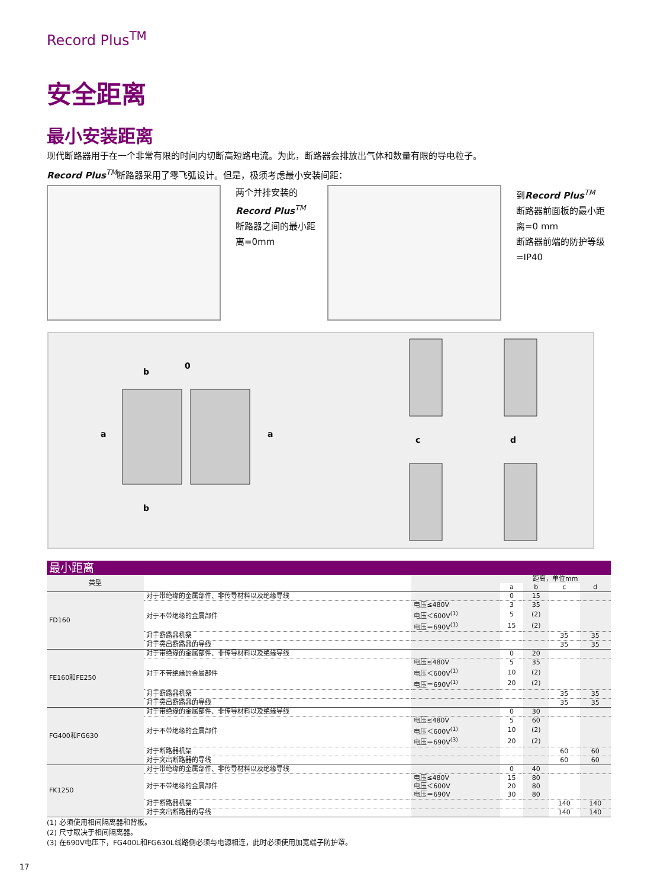Record Plus<sup>TM</sup>
安全距离
最小安装距离
现代断路器用于在一个非常有限的时间内切断高短路电流。为此，断路器会排放出气体和数量有限的导电粒子。
Record Plus<sup>TM</sup>断路器采用了零飞弧设计。但是，极须考虑最小安装间距：
两个并排安装的
Record Plus<sup>TM</sup>
断路器之间的最小距离=0mm
到Record Plus<sup>TM</sup>
断路器前面板的最小距离=0 mm
断路器前端的防护等级=IP40
b
0
a
a
b
c
d
| 最小距离 | | | | | | |
| --- | --- | --- | --- | --- | --- | --- |
| 类型 | | | 距离，单位mm | | | |
| | | | a | b | c | d |
| FD160 | 对于带绝缘的金属部件、非传导材料以及绝缘导线 | | 0 | 15 | | |
| | 对于不带绝缘的金属部件 | 电压≤480V | 3 | 35 | | |
| | | 电压＜600V<sup>(1)</sup> | 5 | (2) | | |
| | | 电压＝690V<sup>(1)</sup> | 15 | (2) | | |
| | 对于断路器机架 | | | | 35 | 35 |
| | 对于突出断路器的导线 | | | | 35 | 35 |
| FE160和FE250 | 对于带绝缘的金属部件、非传导材料以及绝缘导线 | | 0 | 20 | | |
| | 对于不带绝缘的金属部件 | 电压≤480V | 5 | 35 | | |
| | | 电压＜600V<sup>(1)</sup> | 10 | (2) | | |
| | | 电压＝690V<sup>(1)</sup> | 20 | (2) | | |
| | 对于断路器机架 | | | | 35 | 35 |
| | 对于突出断路器的导线 | | | | 35 | 35 |
| FG400和FG630 | 对于带绝缘的金属部件、非传导材料以及绝缘导线 | | 0 | 30 | | |
| | 对于不带绝缘的金属部件 | 电压≤480V | 5 | 60 | | |
| | | 电压＜600V<sup>(1)</sup> | 10 | (2) | | |
| | | 电压＝690V<sup>(3)</sup> | 20 | (2) | | |
| | 对于断路器机架 | | | | 60 | 60 |
| | 对于突出断路器的导线 | | | | 60 | 60 |
| FK1250 | 对于带绝缘的金属部件、非传导材料以及绝缘导线 | | 0 | 40 | | |
| | 对于不带绝缘的金属部件 | 电压≤480V | 15 | 80 | | |
| | | 电压＜600V | 20 | 80 | | |
| | | 电压＝690V | 30 | 80 | | |
| | 对于断路器机架 | | | | 140 | 140 |
| | 对于突出断路器的导线 | | | | 140 | 140 |
(1) 必须使用相间隔离器和背板。
(2) 尺寸取决于相间隔离器。
(3) 在690V电压下，FG400L和FG630L线路侧必须与电源相连，此时必须使用加宽端子防护罩。
17